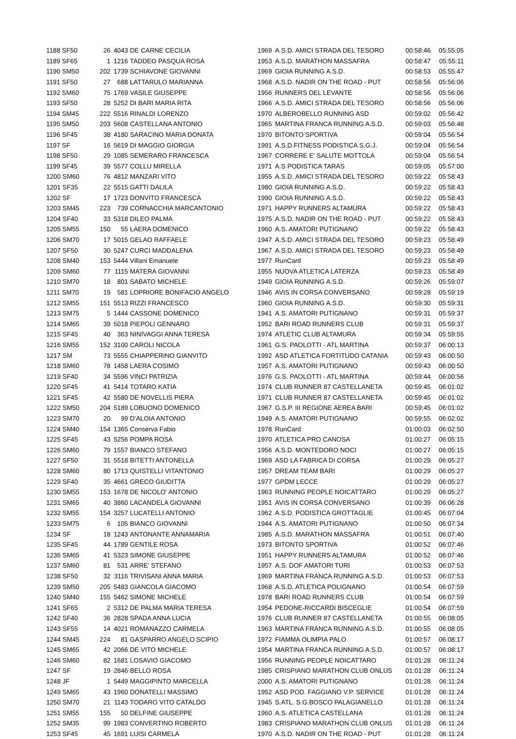| 1188 SF50 | 26 | 4043 | DE CARNE CECILIA | 1969 | A.S.D. AMICI STRADA DEL TESORO | 00:58:46 | 05:55:05 |
| 1189 SF65 | 1 | 1216 | TADDEO PASQUA ROSA | 1953 | A.S.D. MARATHON MASSAFRA | 00:58:47 | 05:55:11 |
| 1190 SM50 | 202 | 1739 | SCHIAVONE GIOVANNI | 1969 | GIOIA RUNNING A.S.D. | 00:58:53 | 05:55:47 |
| 1191 SF50 | 27 | 688 | LATTARULO MARIANNA | 1968 | A.S.D. NADIR ON THE ROAD - PUT | 00:58:56 | 05:56:06 |
| 1192 SM60 | 75 | 1769 | VASILE GIUSEPPE | 1956 | RUNNERS DEL LEVANTE | 00:58:56 | 05:56:06 |
| 1193 SF50 | 28 | 5252 | DI BARI MARIA RITA | 1966 | A.S.D. AMICI STRADA DEL TESORO | 00:58:56 | 05:56:06 |
| 1194 SM45 | 222 | 5516 | RINALDI LORENZO | 1970 | ALBEROBELLO RUNNING ASD | 00:59:02 | 05:56:42 |
| 1195 SM50 | 203 | 5608 | CASTELLANA ANTONIO | 1965 | MARTINA FRANCA RUNNING A.S.D. | 00:59:03 | 05:56:48 |
| 1196 SF45 | 38 | 4180 | SARACINO MARIA DONATA | 1970 | BITONTO SPORTIVA | 00:59:04 | 05:56:54 |
| 1197 SF | 16 | 5619 | DI MAGGIO GIORGIA | 1991 | A.S.D.FITNESS PODISTICA S.G.J. | 00:59:04 | 05:56:54 |
| 1198 SF50 | 29 | 1085 | SEMERARO FRANCESCA | 1967 | CORRERE E' SALUTE MOTTOLA | 00:59:04 | 05:56:54 |
| 1199 SF45 | 39 | 5577 | COLLU MIRELLA | 1971 | A.S PODISTICA TARAS | 00:59:05 | 05:57:00 |
| 1200 SM60 | 76 | 4812 | MANZARI VITO | 1955 | A.S.D. AMICI STRADA DEL TESORO | 00:59:22 | 05:58:43 |
| 1201 SF35 | 22 | 5515 | GATTI DALILA | 1980 | GIOIA RUNNING A.S.D. | 00:59:22 | 05:58:43 |
| 1202 SF | 17 | 1723 | DONVITO FRANCESCA | 1990 | GIOIA RUNNING A.S.D. | 00:59:22 | 05:58:43 |
| 1203 SM45 | 223 | 739 | CORNACCHIA MARCANTONIO | 1971 | HAPPY RUNNERS ALTAMURA | 00:59:22 | 05:58:43 |
| 1204 SF40 | 33 | 5318 | DILEO PALMA | 1975 | A.S.D. NADIR ON THE ROAD - PUT | 00:59:22 | 05:58:43 |
| 1205 SM55 | 150 | 55 | LAERA DOMENICO | 1960 | A.S. AMATORI PUTIGNANO | 00:59:22 | 05:58:43 |
| 1206 SM70 | 17 | 5015 | GELAO RAFFAELE | 1947 | A.S.D. AMICI STRADA DEL TESORO | 00:59:23 | 05:58:49 |
| 1207 SF50 | 30 | 5247 | CURCI MADDALENA | 1967 | A.S.D. AMICI STRADA DEL TESORO | 00:59:23 | 05:58:49 |
| 1208 SM40 | 153 | 5444 | Villani Emanuele | 1977 | RunCard | 00:59:23 | 05:58:49 |
| 1209 SM60 | 77 | 1115 | MATERA GIOVANNI | 1955 | NUOVA ATLETICA LATERZA | 00:59:23 | 05:58:49 |
| 1210 SM70 | 18 | 801 | SABATO MICHELE | 1949 | GIOIA RUNNING A.S.D. | 00:59:26 | 05:59:07 |
| 1211 SM70 | 19 | 581 | LOPRIORE BONIFACIO ANGELO | 1946 | AVIS IN CORSA CONVERSANO | 00:59:28 | 05:59:19 |
| 1212 SM55 | 151 | 5513 | RIZZI FRANCESCO | 1960 | GIOIA RUNNING A.S.D. | 00:59:30 | 05:59:31 |
| 1213 SM75 | 5 | 1444 | CASSONE DOMENICO | 1941 | A.S. AMATORI PUTIGNANO | 00:59:31 | 05:59:37 |
| 1214 SM65 | 39 | 5018 | PIEPOLI GENNARO | 1952 | BARI ROAD RUNNERS CLUB | 00:59:31 | 05:59:37 |
| 1215 SF45 | 40 | 363 | NINIVAGGI ANNA TERESA | 1974 | ATLETIC CLUB ALTAMURA | 00:59:34 | 05:59:55 |
| 1216 SM55 | 152 | 3100 | CAROLI NICOLA | 1961 | G.S. PAOLOTTI - ATL MARTINA | 00:59:37 | 06:00:13 |
| 1217 SM | 73 | 5555 | CHIAPPERINO GIANVITO | 1992 | ASD ATLETICA FORTITUDO CATANIA | 00:59:43 | 06:00:50 |
| 1218 SM60 | 78 | 1458 | LAERA COSIMO | 1957 | A.S. AMATORI PUTIGNANO | 00:59:43 | 06:00:50 |
| 1219 SF40 | 34 | 5596 | VINCI PATRIZIA | 1976 | G.S. PAOLOTTI - ATL MARTINA | 00:59:44 | 06:00:56 |
| 1220 SF45 | 41 | 5414 | TOTARO KATIA | 1974 | CLUB RUNNER 87 CASTELLANETA | 00:59:45 | 06:01:02 |
| 1221 SF45 | 42 | 5580 | DE NOVELLIS PIERA | 1971 | CLUB RUNNER 87 CASTELLANETA | 00:59:45 | 06:01:02 |
| 1222 SM50 | 204 | 5189 | LOBUONO DOMENICO | 1967 | G.S.P. III REGIONE AEREA BARI | 00:59:45 | 06:01:02 |
| 1223 SM70 | 20 | 99 | D'ALOIA ANTONIO | 1949 | A.S. AMATORI PUTIGNANO | 00:59:55 | 06:02:02 |
| 1224 SM40 | 154 | 1365 | Conserva Fabio | 1978 | RunCard | 01:00:03 | 06:02:50 |
| 1225 SF45 | 43 | 5256 | POMPA ROSA | 1970 | ATLETICA PRO CANOSA | 01:00:27 | 06:05:15 |
| 1226 SM60 | 79 | 1557 | BIANCO STEFANO | 1956 | A.S.D. MONTEDORO NOCI | 01:00:27 | 06:05:15 |
| 1227 SF50 | 31 | 5518 | BITETTI ANTONELLA | 1969 | ASD LA FABRICA DI CORSA | 01:00:29 | 06:05:27 |
| 1228 SM60 | 80 | 1713 | QUISTELLI VITANTONIO | 1957 | DREAM TEAM BARI | 01:00:29 | 06:05:27 |
| 1229 SF40 | 35 | 4661 | GRECO GIUDITTA | 1977 | GPDM LECCE | 01:00:29 | 06:05:27 |
| 1230 SM55 | 153 | 1678 | DE NICOLO' ANTONIO | 1963 | RUNNING PEOPLE NOICATTARO | 01:00:29 | 06:05:27 |
| 1231 SM65 | 40 | 3860 | LACANDELA GIOVANNI | 1951 | AVIS IN CORSA CONVERSANO | 01:00:39 | 06:06:28 |
| 1232 SM55 | 154 | 3257 | LUCATELLI ANTONIO | 1962 | A.S.D. PODISTICA GROTTAGLIE | 01:00:45 | 06:07:04 |
| 1233 SM75 | 6 | 105 | BIANCO GIOVANNI | 1944 | A.S. AMATORI PUTIGNANO | 01:00:50 | 06:07:34 |
| 1234 SF | 18 | 1243 | ANTONANTE ANNAMARIA | 1985 | A.S.D. MARATHON MASSAFRA | 01:00:51 | 06:07:40 |
| 1235 SF45 | 44 | 1789 | GENTILE ROSA | 1973 | BITONTO SPORTIVA | 01:00:52 | 06:07:46 |
| 1236 SM65 | 41 | 5323 | SIMONE GIUSEPPE | 1951 | HAPPY RUNNERS ALTAMURA | 01:00:52 | 06:07:46 |
| 1237 SM60 | 81 | 531 | ARRE' STEFANO | 1957 | A.S. DOF AMATORI TURI | 01:00:53 | 06:07:53 |
| 1238 SF50 | 32 | 3116 | TRIVISANI ANNA MARIA | 1969 | MARTINA FRANCA RUNNING A.S.D. | 01:00:53 | 06:07:53 |
| 1239 SM50 | 205 | 5483 | GIANCOLA GIACOMO | 1968 | A.S.D. ATLETICA POLIGNANO | 01:00:54 | 06:07:59 |
| 1240 SM40 | 155 | 5462 | SIMONE MICHELE | 1978 | BARI ROAD RUNNERS CLUB | 01:00:54 | 06:07:59 |
| 1241 SF65 | 2 | 5312 | DE PALMA MARIA TERESA | 1954 | PEDONE-RICCARDI BISCEGLIE | 01:00:54 | 06:07:59 |
| 1242 SF40 | 36 | 2828 | SPADA ANNA LUCIA | 1976 | CLUB RUNNER 87 CASTELLANETA | 01:00:55 | 06:08:05 |
| 1243 SF55 | 14 | 4021 | ROMANAZZO CARMELA | 1963 | MARTINA FRANCA RUNNING A.S.D. | 01:00:55 | 06:08:05 |
| 1244 SM45 | 224 | 81 | GASPARRO ANGELO SCIPIO | 1972 | FIAMMA OLIMPIA PALO | 01:00:57 | 06:08:17 |
| 1245 SM65 | 42 | 2066 | DE VITO MICHELE | 1954 | MARTINA FRANCA RUNNING A.S.D. | 01:00:57 | 06:08:17 |
| 1246 SM60 | 82 | 1681 | LOSAVIO GIACOMO | 1956 | RUNNING PEOPLE NOICATTARO | 01:01:28 | 06:11:24 |
| 1247 SF | 19 | 2846 | BELLO ROSA | 1985 | CRISPIANO MARATHON CLUB ONLUS | 01:01:28 | 06:11:24 |
| 1248 JF | 1 | 5449 | MAGGIPINTO MARCELLA | 2000 | A.S. AMATORI PUTIGNANO | 01:01:28 | 06:11:24 |
| 1249 SM65 | 43 | 1960 | DONATELLI MASSIMO | 1952 | ASD POD. FAGGIANO V.P. SERVICE | 01:01:28 | 06:11:24 |
| 1250 SM70 | 21 | 1143 | TODARO VITO CATALDO | 1945 | S.ATL. S.G.BOSCO PALAGIANELLO | 01:01:28 | 06:11:24 |
| 1251 SM55 | 155 | 50 | DELFINE GIUSEPPE | 1960 | A.S. ATLETICA CASTELLANA | 01:01:28 | 06:11:24 |
| 1252 SM35 | 99 | 1983 | CONVERTINO ROBERTO | 1983 | CRISPIANO MARATHON CLUB ONLUS | 01:01:28 | 06:11:24 |
| 1253 SF45 | 45 | 1691 | LUISI CARMELA | 1970 | A.S.D. NADIR ON THE ROAD - PUT | 01:01:28 | 06:11:24 |